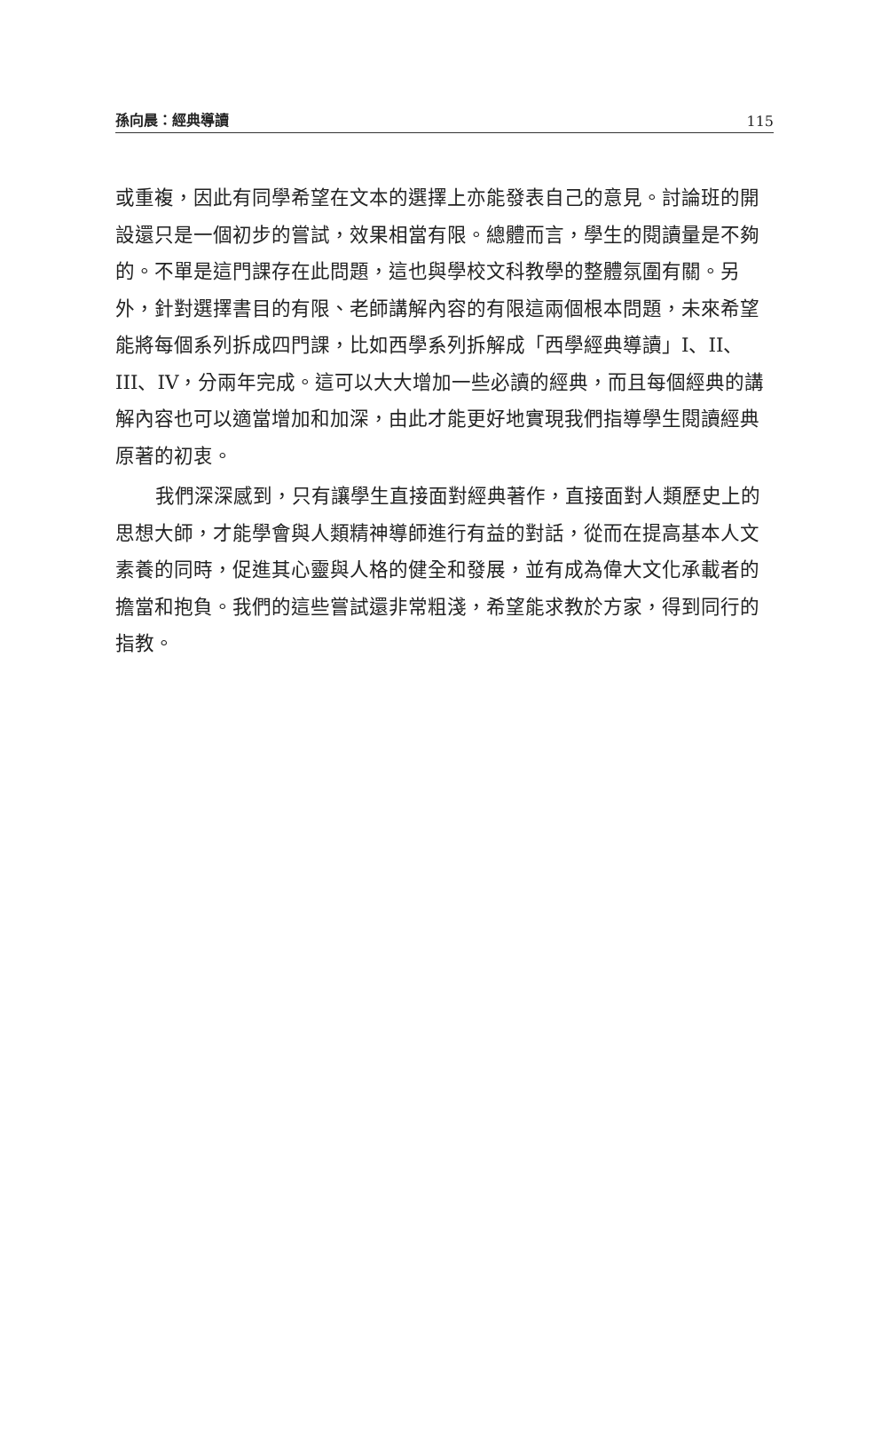孫向晨：經典導讀 115
或重複，因此有同學希望在文本的選擇上亦能發表自己的意見。討論班的開設還只是一個初步的嘗試，效果相當有限。總體而言，學生的閱讀量是不夠的。不單是這門課存在此問題，這也與學校文科教學的整體氛圍有關。另外，針對選擇書目的有限、老師講解內容的有限這兩個根本問題，未來希望能將每個系列拆成四門課，比如西學系列拆解成「西學經典導讀」I、II、III、IV，分兩年完成。這可以大大增加一些必讀的經典，而且每個經典的講解內容也可以適當增加和加深，由此才能更好地實現我們指導學生閱讀經典原著的初衷。
我們深深感到，只有讓學生直接面對經典著作，直接面對人類歷史上的思想大師，才能學會與人類精神導師進行有益的對話，從而在提高基本人文素養的同時，促進其心靈與人格的健全和發展，並有成為偉大文化承載者的擔當和抱負。我們的這些嘗試還非常粗淺，希望能求教於方家，得到同行的指教。